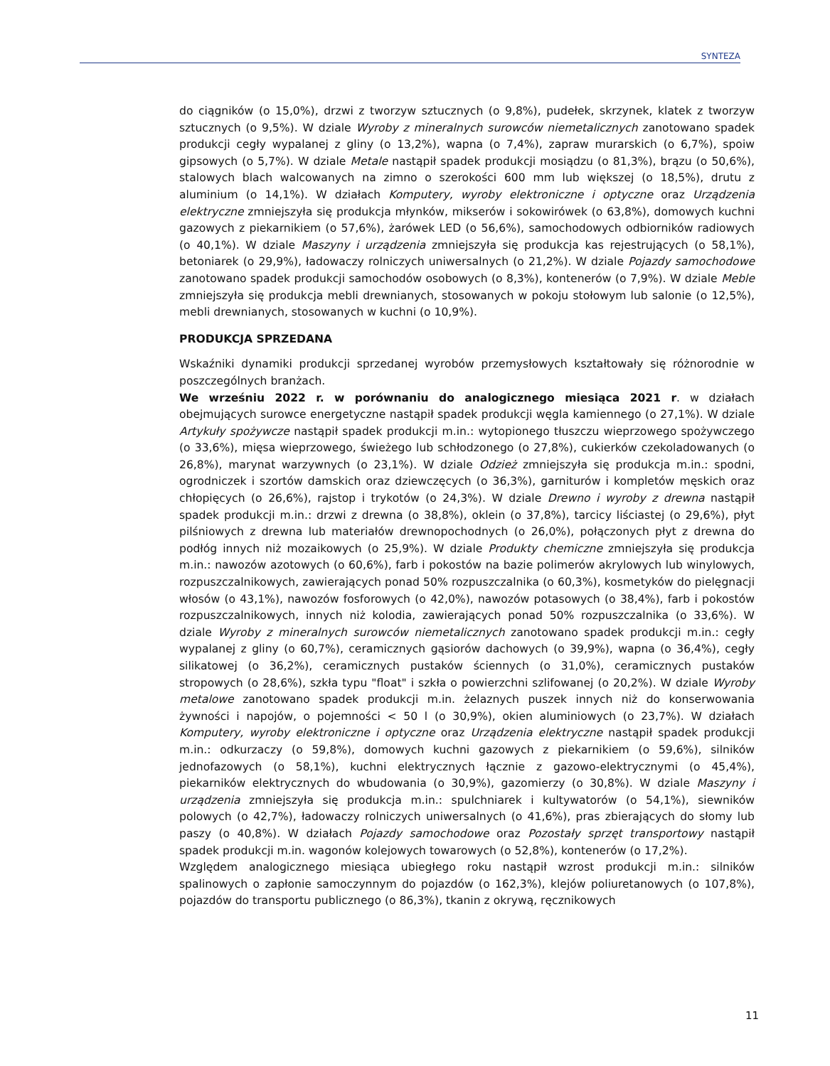SYNTEZA
do ciągników (o 15,0%), drzwi z tworzyw sztucznych (o 9,8%), pudełek, skrzynek, klatek z tworzyw sztucznych (o 9,5%). W dziale Wyroby z mineralnych surowców niemetalicznych zanotowano spadek produkcji cegły wypalanej z gliny (o 13,2%), wapna (o 7,4%), zapraw murarskich (o 6,7%), spoiw gipsowych (o 5,7%). W dziale Metale nastąpił spadek produkcji mosiądzu (o 81,3%), brązu (o 50,6%), stalowych blach walcowanych na zimno o szerokości 600 mm lub większej (o 18,5%), drutu z aluminium (o 14,1%). W działach Komputery, wyroby elektroniczne i optyczne oraz Urządzenia elektryczne zmniejszyła się produkcja młynków, mikserów i sokowirówek (o 63,8%), domowych kuchni gazowych z piekarnikiem (o 57,6%), żarówek LED (o 56,6%), samochodowych odbiorników radiowych (o 40,1%). W dziale Maszyny i urządzenia zmniejszyła się produkcja kas rejestrujących (o 58,1%), betoniarek (o 29,9%), ładowaczy rolniczych uniwersalnych (o 21,2%). W dziale Pojazdy samochodowe zanotowano spadek produkcji samochodów osobowych (o 8,3%), kontenerów (o 7,9%). W dziale Meble zmniejszyła się produkcja mebli drewnianych, stosowanych w pokoju stołowym lub salonie (o 12,5%), mebli drewnianych, stosowanych w kuchni (o 10,9%).
PRODUKCJA SPRZEDANA
Wskaźniki dynamiki produkcji sprzedanej wyrobów przemysłowych kształtowały się różnorodnie w poszczególnych branżach.
We wrześniu 2022 r. w porównaniu do analogicznego miesiąca 2021 r. w działach obejmujących surowce energetyczne nastąpił spadek produkcji węgla kamiennego (o 27,1%). W dziale Artykuły spożywcze nastąpił spadek produkcji m.in.: wytopionego tłuszczu wieprzowego spożywczego (o 33,6%), mięsa wieprzowego, świeżego lub schłodzonego (o 27,8%), cukierków czekoladowanych (o 26,8%), marynat warzywnych (o 23,1%). W dziale Odzież zmniejszyła się produkcja m.in.: spodni, ogrodniczek i szortów damskich oraz dziewczęcych (o 36,3%), garniturów i kompletów męskich oraz chłopięcych (o 26,6%), rajstop i trykotów (o 24,3%). W dziale Drewno i wyroby z drewna nastąpił spadek produkcji m.in.: drzwi z drewna (o 38,8%), oklein (o 37,8%), tarcicy liściastej (o 29,6%), płyt pilśniowych z drewna lub materiałów drewnopochodnych (o 26,0%), połączonych płyt z drewna do podłóg innych niż mozaikowych (o 25,9%). W dziale Produkty chemiczne zmniejszyła się produkcja m.in.: nawozów azotowych (o 60,6%), farb i pokostów na bazie polimerów akrylowych lub winylowych, rozpuszczalnikowych, zawierających ponad 50% rozpuszczalnika (o 60,3%), kosmetyków do pielęgnacji włosów (o 43,1%), nawozów fosforowych (o 42,0%), nawozów potasowych (o 38,4%), farb i pokostów rozpuszczalnikowych, innych niż kolodia, zawierających ponad 50% rozpuszczalnika (o 33,6%). W dziale Wyroby z mineralnych surowców niemetalicznych zanotowano spadek produkcji m.in.: cegły wypalanej z gliny (o 60,7%), ceramicznych gąsiorów dachowych (o 39,9%), wapna (o 36,4%), cegły silikatowej (o 36,2%), ceramicznych pustaków ściennych (o 31,0%), ceramicznych pustaków stropowych (o 28,6%), szkła typu "float" i szkła o powierzchni szlifowanej (o 20,2%). W dziale Wyroby metalowe zanotowano spadek produkcji m.in. żelaznych puszek innych niż do konserwowania żywności i napojów, o pojemności < 50 l (o 30,9%), okien aluminiowych (o 23,7%). W działach Komputery, wyroby elektroniczne i optyczne oraz Urządzenia elektryczne nastąpił spadek produkcji m.in.: odkurzaczy (o 59,8%), domowych kuchni gazowych z piekarnikiem (o 59,6%), silników jednofazowych (o 58,1%), kuchni elektrycznych łącznie z gazowo-elektrycznymi (o 45,4%), piekarników elektrycznych do wbudowania (o 30,9%), gazomierzy (o 30,8%). W dziale Maszyny i urządzenia zmniejszyła się produkcja m.in.: spulchniarek i kultywatorów (o 54,1%), siewników polowych (o 42,7%), ładowaczy rolniczych uniwersalnych (o 41,6%), pras zbierających do słomy lub paszy (o 40,8%). W działach Pojazdy samochodowe oraz Pozostały sprzęt transportowy nastąpił spadek produkcji m.in. wagonów kolejowych towarowych (o 52,8%), kontenerów (o 17,2%).
Względem analogicznego miesiąca ubiegłego roku nastąpił wzrost produkcji m.in.: silników spalinowych o zapłonie samoczynnym do pojazdów (o 162,3%), klejów poliuretanowych (o 107,8%), pojazdów do transportu publicznego (o 86,3%), tkanin z okrywą, ręcznikowych
11